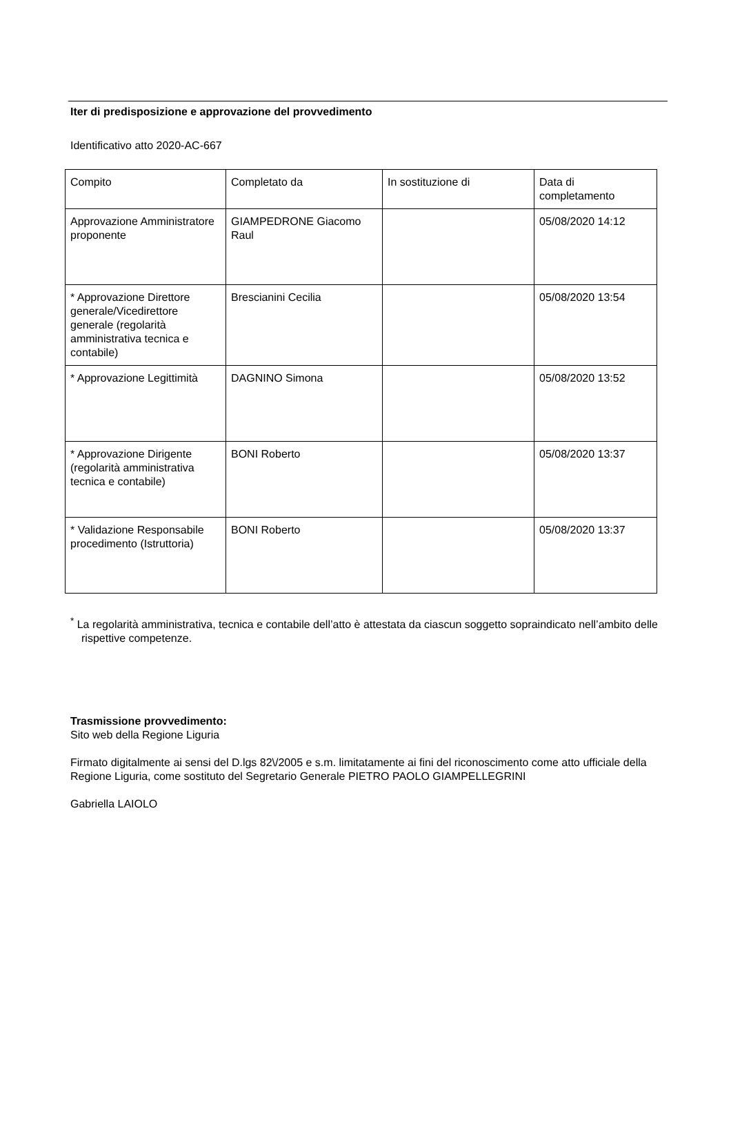Iter di predisposizione e approvazione del provvedimento
Identificativo atto 2020-AC-667
| Compito | Completato da | In sostituzione di | Data di completamento |
| Approvazione Amministratore proponente | GIAMPEDRONE Giacomo Raul | | 05/08/2020 14:12 |
| * Approvazione Direttore generale/Vicedirettore generale (regolarità amministrativa tecnica e contabile) | Brescianini Cecilia | | 05/08/2020 13:54 |
| * Approvazione Legittimità | DAGNINO Simona | | 05/08/2020 13:52 |
| * Approvazione Dirigente (regolarità amministrativa tecnica e contabile) | BONI Roberto | | 05/08/2020 13:37 |
| * Validazione Responsabile procedimento (Istruttoria) | BONI Roberto | | 05/08/2020 13:37 |
<sup>*</sup> La regolarità amministrativa, tecnica e contabile dell’atto è attestata da ciascun soggetto sopraindicato nell’ambito delle rispettive competenze.
Trasmissione provvedimento:
Sito web della Regione Liguria
Firmato digitalmente ai sensi del D.lgs 82\/2005 e s.m. limitatamente ai fini del riconoscimento come atto ufficiale della Regione Liguria, come sostituto del Segretario Generale PIETRO PAOLO GIAMPELLEGRINI
Gabriella LAIOLO